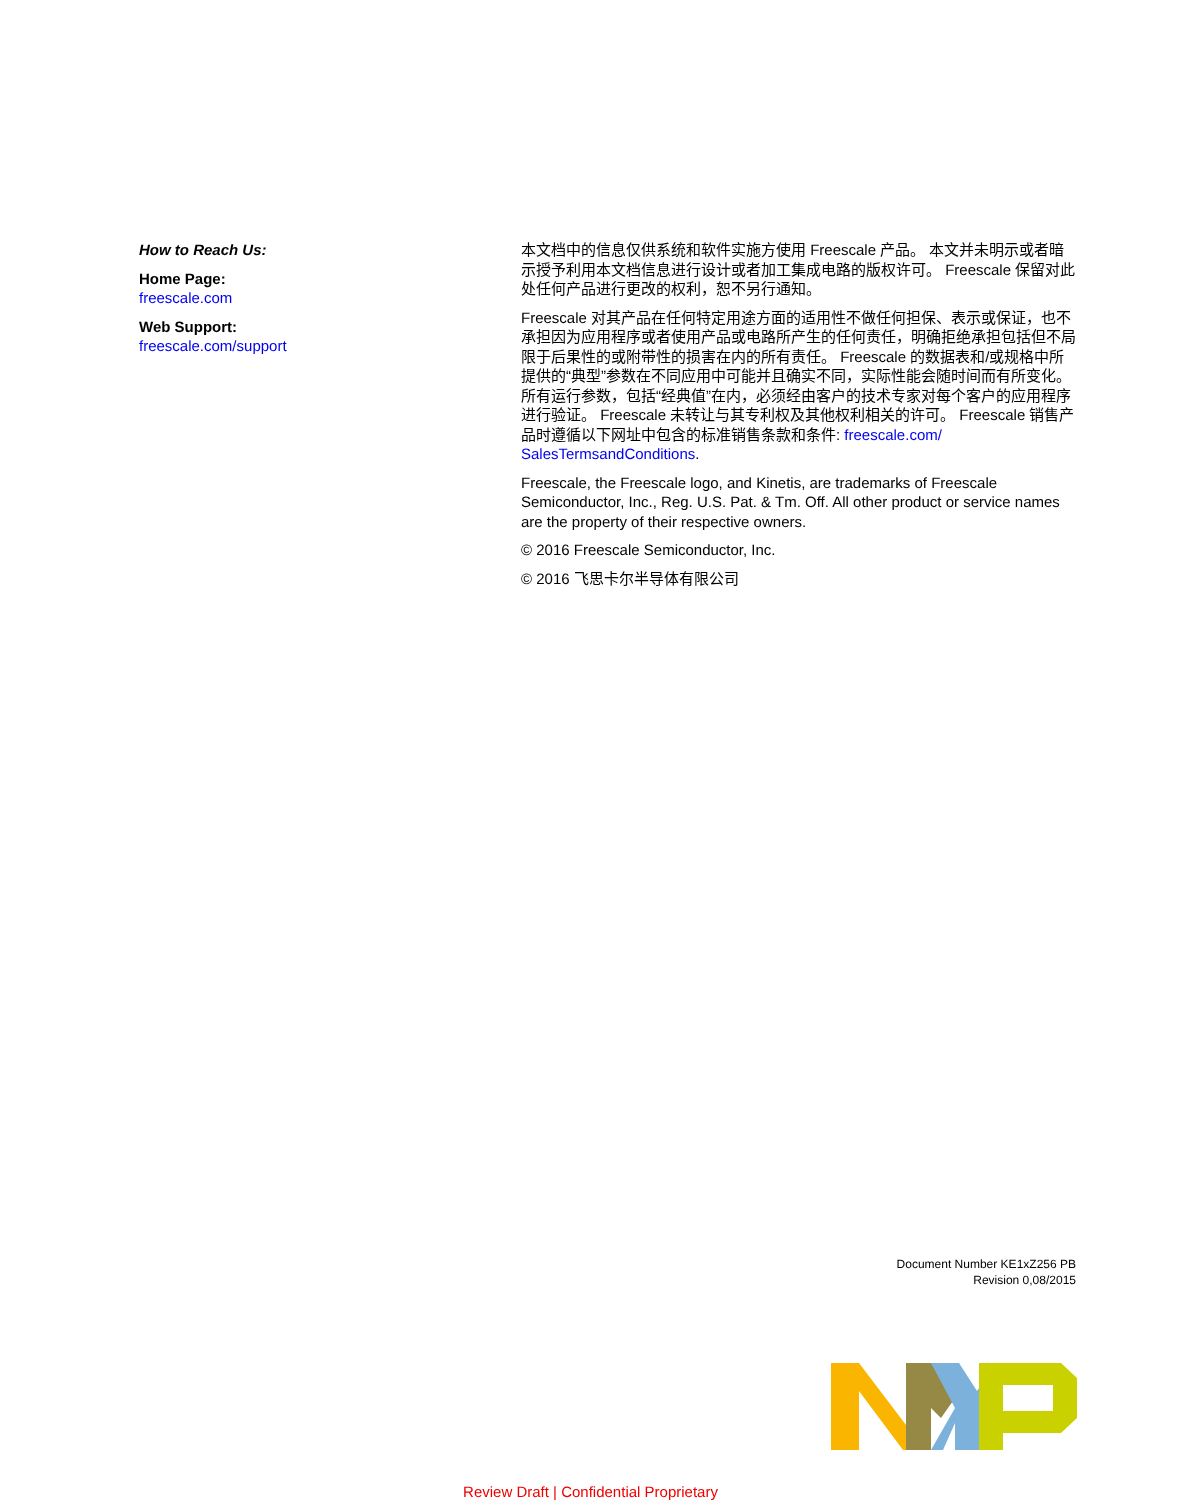How to Reach Us:
Home Page:
freescale.com
Web Support:
freescale.com/support
本文档中的信息仅供系统和软件实施方使用 Freescale 产品。 本文并未明示或者暗示授予利用本文档信息进行设计或者加工集成电路的版权许可。 Freescale 保留对此处任何产品进行更改的权利，恕不另行通知。
Freescale 对其产品在任何特定用途方面的适用性不做任何担保、表示或保证，也不承担因为应用程序或者使用产品或电路所产生的任何责任，明确拒绝承担包括但不局限于后果性的或附带性的损害在内的所有责任。 Freescale 的数据表和/或规格中所提供的“典型”参数在不同应用中可能并且确实不同，实际性能会随时间而有所变化。 所有运行参数，包括“经典值”在内，必须经由客户的技术专家对每个客户的应用程序进行验证。 Freescale 未转让与其专利权及其他权利相关的许可。 Freescale 销售产品时遵循以下网址中包含的标准销售条款和条件: freescale.com/ SalesTermsandConditions.
Freescale, the Freescale logo, and Kinetis, are trademarks of Freescale Semiconductor, Inc., Reg. U.S. Pat. & Tm. Off. All other product or service names are the property of their respective owners.
© 2016 Freescale Semiconductor, Inc.
© 2016 飞思卡尔半导体有限公司
Document Number KE1xZ256 PB
Revision 0,08/2015
Review Draft | Confidential Proprietary